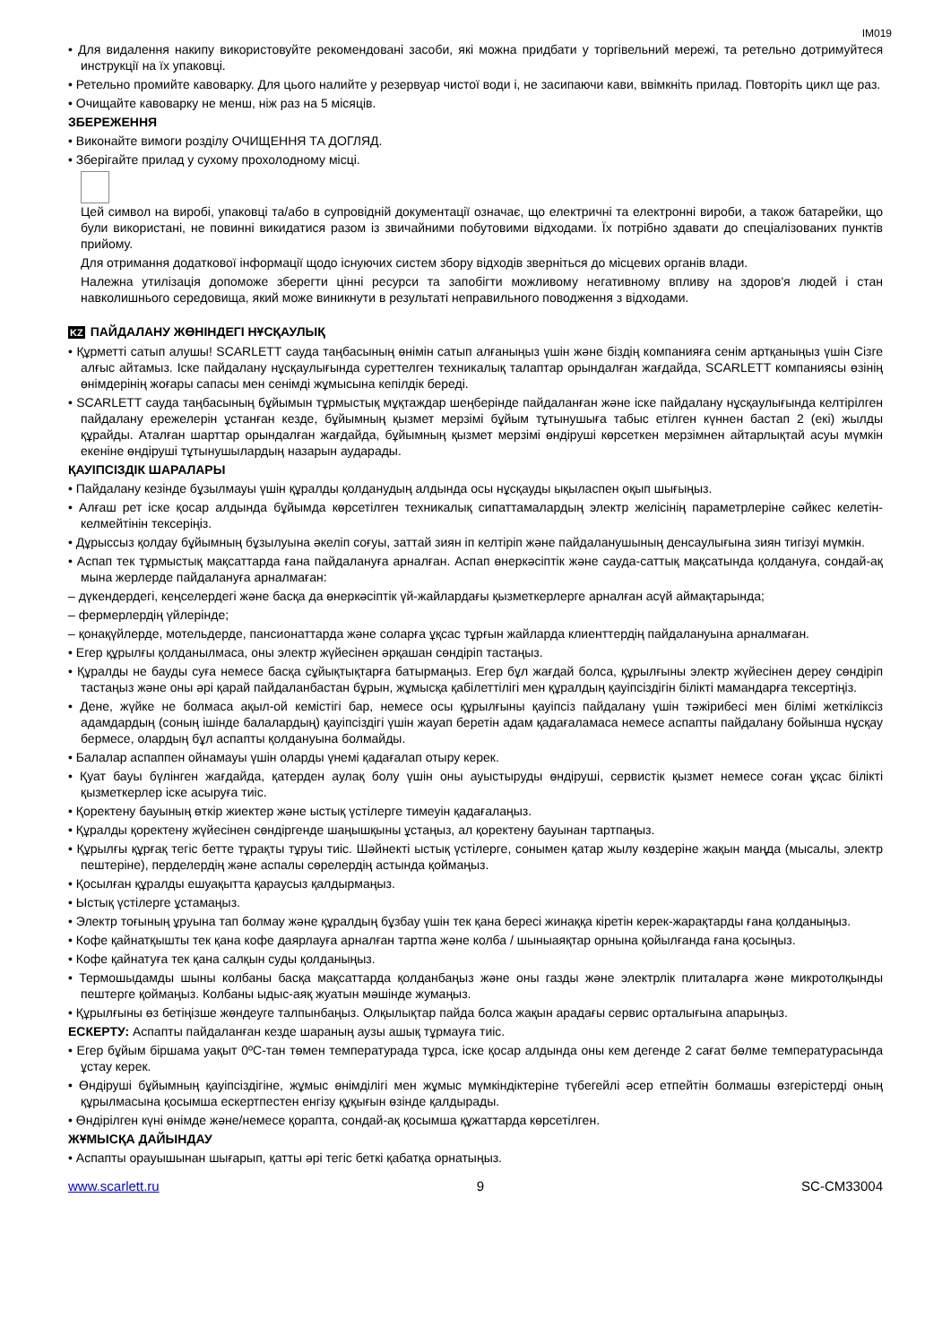IM019
• Для видалення накипу використовуйте рекомендовані засоби, які можна придбати у торгівельний мережі, та ретельно дотримуйтеся инструкції на їх упаковці.
• Ретельно промийте кавоварку. Для цього налийте у резервуар чистої води і, не засипаючи кави, ввімкніть прилад. Повторіть цикл ще раз.
• Очищайте кавоварку не менш, ніж раз на 5 місяців.
ЗБЕРЕЖЕННЯ
• Виконайте вимоги розділу ОЧИЩЕННЯ ТА ДОГЛЯД.
• Зберігайте прилад у сухому прохолодному місці.
Цей символ на виробі, упаковці та/або в супровідній документації означає, що електричні та електронні вироби, а також батарейки, що були використані, не повинні викидатися разом із звичайними побутовими відходами. Їх потрібно здавати до спеціалізованих пунктів прийому.
Для отримання додаткової інформації щодо існуючих систем збору відходів зверніться до місцевих органів влади.
Належна утилізація допоможе зберегти цінні ресурси та запобігти можливому негативному впливу на здоров'я людей і стан навколишнього середовища, який може виникнути в результаті неправильного поводження з відходами.
KZ ПАЙДАЛАНУ ЖӨНІНДЕГІ НҰСҚАУЛЫҚ
• Құрметті сатып алушы! SCARLETT сауда таңбасының өнімін сатып алғаныңыз үшін және біздің компанияға сенім артқаныңыз үшін Сізге алғыс айтамыз. Іске пайдалану нұсқаулығында суреттелген техникалық талаптар орындалған жағдайда, SCARLETT компаниясы өзінің өнімдерінің жоғары сапасы мен сенімді жұмысына кепілдік береді.
• SCARLETT сауда таңбасының бұйымын тұрмыстық мұқтаждар шеңберінде пайдаланған және іске пайдалану нұсқаулығында келтірілген пайдалану ережелерін ұстанған кезде, бұйымның қызмет мерзімі бұйым тұтынушыға табыс етілген күннен бастап 2 (екі) жылды құрайды. Аталған шарттар орындалған жағдайда, бұйымның қызмет мерзімі өндіруші көрсеткен мерзімнен айтарлықтай асуы мүмкін екеніне өндіруші тұтынушылардың назарын аударады.
ҚАУІПСІЗДІК ШАРАЛАРЫ
• Пайдалану кезінде бұзылмауы үшін құралды қолданудың алдында осы нұсқауды ықыласпен оқып шығыңыз.
• Алғаш рет іске қосар алдында бұйымда көрсетілген техникалық сипаттамалардың электр желісінің параметрлеріне сәйкес келетін-келмейтінін тексеріңіз.
• Дұрыссыз қолдау бұйымның бұзылуына әкеліп соғуы, заттай зиян іп келтіріп және пайдаланушының денсаулығына зиян тигізуі мүмкін.
• Аспап тек тұрмыстық мақсаттарда ғана пайдалануға арналған. Аспап өнеркәсіптік және сауда-саттық мақсатында қолдануға, сондай-ақ мына жерлерде пайдалануға арналмаған:
– дүкендердегі, кеңселердегі және басқа да өнеркәсіптік үй-жайлардағы қызметкерлерге арналған асүй аймақтарында;
– фермерлердің үйлерінде;
– қонақүйлерде, мотельдерде, пансионаттарда және соларға ұқсас тұрғын жайларда клиенттердің пайдалануына арналмаған.
• Егер құрылғы қолданылмаса, оны электр жүйесінен әрқашан сөндіріп тастаңыз.
• Құралды не бауды суға немесе басқа сұйықтықтарға батырмаңыз. Егер бұл жағдай болса, құрылғыны электр жүйесінен дереу сөндіріп тастаңыз және оны әрі қарай пайдаланбастан бұрын, жұмысқа қабілеттілігі мен құралдың қауіпсіздігін білікті мамандарға тексертіңіз.
• Дене, жүйке не болмаса ақыл-ой кемістігі бар, немесе осы құрылғыны қауіпсіз пайдалану үшін тәжірибесі мен білімі жеткіліксіз адамдардың (соның ішінде балалардың) қауіпсіздігі үшін жауап беретін адам қадағаламаса немесе аспапты пайдалану бойынша нұсқау бермесе, олардың бұл аспапты қолдануына болмайды.
• Балалар аспаппен ойнамауы үшін оларды үнемі қадағалап отыру керек.
• Қуат бауы бүлінген жағдайда, қатерден аулақ болу үшін оны ауыстыруды өндіруші, сервистік қызмет немесе соған ұқсас білікті қызметкерлер іске асыруға тиіс.
• Қоректену бауының өткір жиектер және ыстық үстілерге тимеуін қадағалаңыз.
• Құралды қоректену жүйесінен сөндіргенде шаңышқыны ұстаңыз, ал қоректену бауынан тартпаңыз.
• Құрылғы құрғақ тегіс бетте тұрақты тұруы тиіс. Шәйнекті ыстық үстілерге, сонымен қатар жылу көздеріне жақын маңда (мысалы, электр пештеріне), перделердің және аспалы сөрелердің астында қоймаңыз.
• Қосылған құралды ешуақытта қараусыз қалдырмаңыз.
• Ыстық үстілерге ұстамаңыз.
• Электр тоғының ұруына тап болмау және құралдың бұзбау үшін тек қана бересі жинаққа кіретін керек-жарақтарды ғана қолданыңыз.
• Кофе қайнатқышты тек қана кофе даярлауға арналған тартпа және колба / шыныаяқтар орнына қойылғанда ғана қосыңыз.
• Кофе қайнатуға тек қана салқын суды қолданыңыз.
• Термошыдамды шыны колбаны басқа мақсаттарда қолданбаңыз және оны газды және электрлік плиталарға және микротолқынды пештерге қоймаңыз. Колбаны ыдыс-аяқ жуатын мәшінде жумаңыз.
• Құрылғыны өз бетіңізше жөндеуге талпынбаңыз. Олқылықтар пайда болса жақын арадағы сервис орталығына апарыңыз.
ЕСКЕРТУ: Аспапты пайдаланған кезде шараның аузы ашық тұрмауға тиіс.
• Егер бұйым біршама уақыт 0ºC-тан төмен температурада тұрса, іске қосар алдында оны кем дегенде 2 сағат бөлме температурасында ұстау керек.
• Өндіруші бұйымның қауіпсіздігіне, жұмыс өнімділігі мен жұмыс мүмкіндіктеріне түбегейлі әсер етпейтін болмашы өзгерістерді оның құрылмасына қосымша ескертпестен енгізу құқығын өзінде қалдырады.
• Өндірілген күні өнімде және/немесе қорапта, сондай-ақ қосымша құжаттарда көрсетілген.
ЖҰМЫСҚА ДАЙЫНДАУ
• Аспапты орауышынан шығарып, қатты әрі тегіс беткі қабатқа орнатыңыз.
www.scarlett.ru 9 SC-CM33004